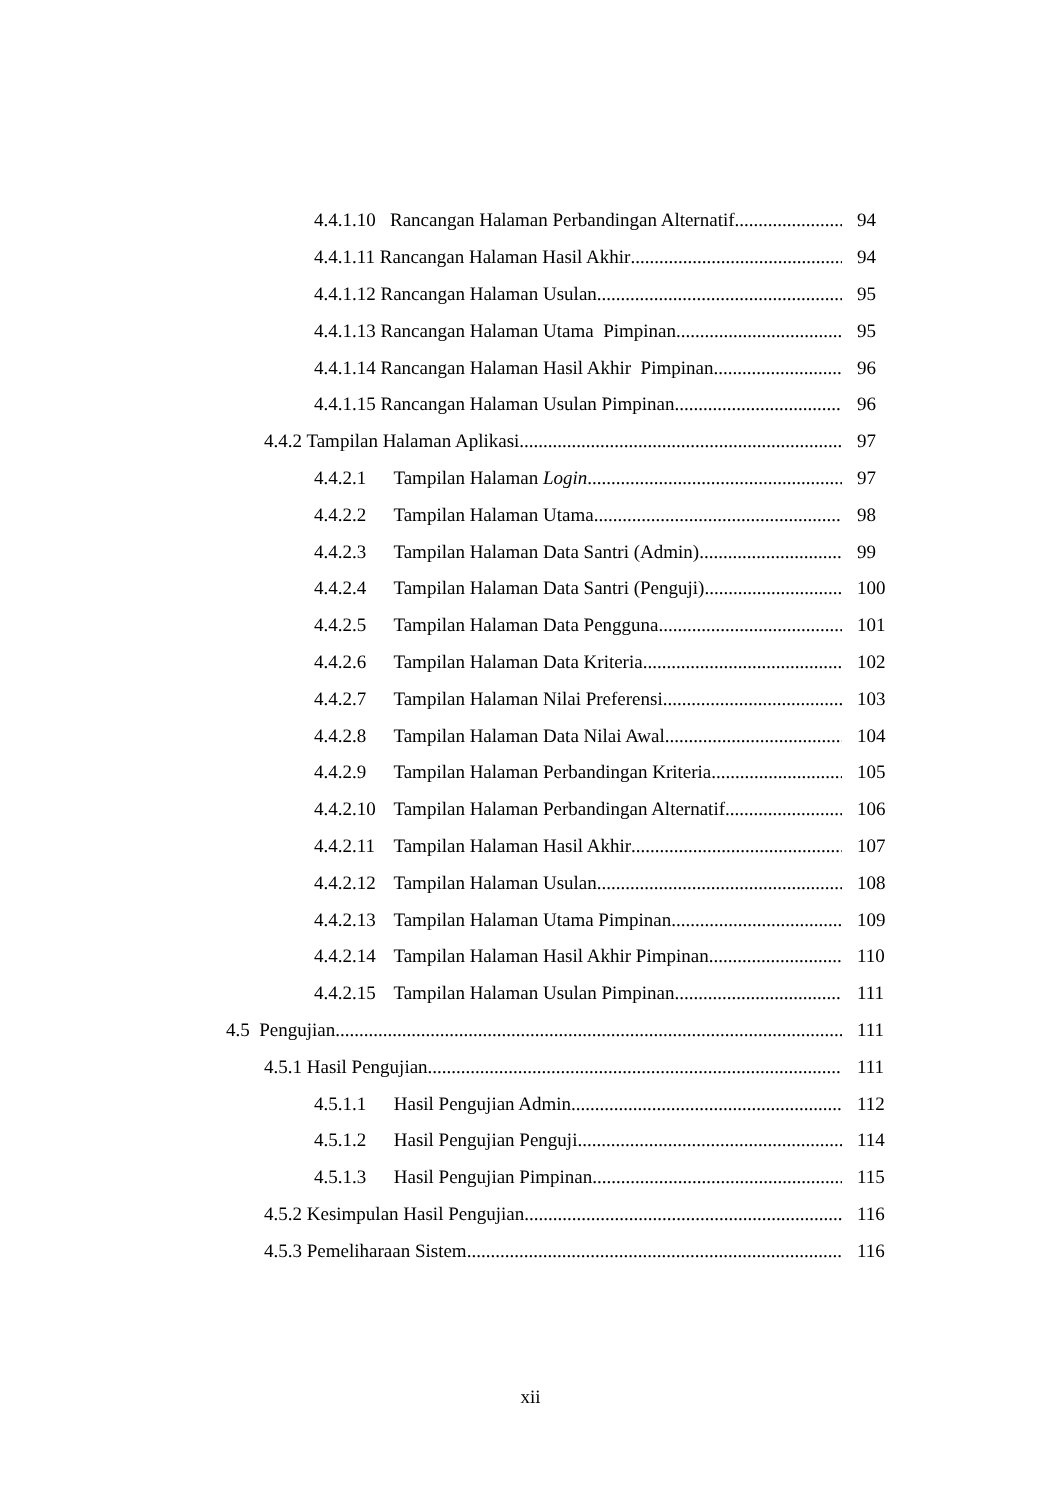4.4.1.10 Rancangan Halaman Perbandingan Alternatif 94
4.4.1.11 Rancangan Halaman Hasil Akhir 94
4.4.1.12 Rancangan Halaman Usulan 95
4.4.1.13 Rancangan Halaman Utama Pimpinan 95
4.4.1.14 Rancangan Halaman Hasil Akhir Pimpinan 96
4.4.1.15 Rancangan Halaman Usulan Pimpinan 96
4.4.2 Tampilan Halaman Aplikasi 97
4.4.2.1 Tampilan Halaman Login 97
4.4.2.2 Tampilan Halaman Utama 98
4.4.2.3 Tampilan Halaman Data Santri (Admin) 99
4.4.2.4 Tampilan Halaman Data Santri (Penguji) 100
4.4.2.5 Tampilan Halaman Data Pengguna 101
4.4.2.6 Tampilan Halaman Data Kriteria 102
4.4.2.7 Tampilan Halaman Nilai Preferensi 103
4.4.2.8 Tampilan Halaman Data Nilai Awal 104
4.4.2.9 Tampilan Halaman Perbandingan Kriteria 105
4.4.2.10 Tampilan Halaman Perbandingan Alternatif 106
4.4.2.11 Tampilan Halaman Hasil Akhir 107
4.4.2.12 Tampilan Halaman Usulan 108
4.4.2.13 Tampilan Halaman Utama Pimpinan 109
4.4.2.14 Tampilan Halaman Hasil Akhir Pimpinan 110
4.4.2.15 Tampilan Halaman Usulan Pimpinan 111
4.5 Pengujian 111
4.5.1 Hasil Pengujian 111
4.5.1.1 Hasil Pengujian Admin 112
4.5.1.2 Hasil Pengujian Penguji 114
4.5.1.3 Hasil Pengujian Pimpinan 115
4.5.2 Kesimpulan Hasil Pengujian 116
4.5.3 Pemeliharaan Sistem 116
xii